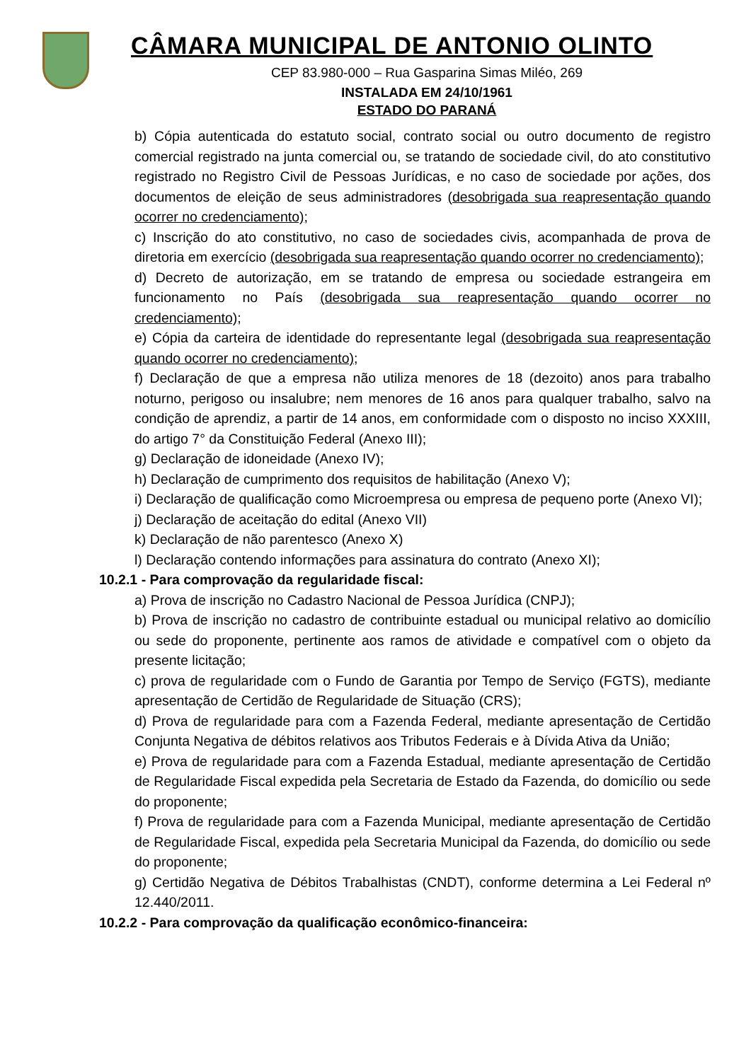CÂMARA MUNICIPAL DE ANTONIO OLINTO
CEP 83.980-000 – Rua Gasparina Simas Miléo, 269
INSTALADA EM 24/10/1961
ESTADO DO PARANÁ
b) Cópia autenticada do estatuto social, contrato social ou outro documento de registro comercial registrado na junta comercial ou, se tratando de sociedade civil, do ato constitutivo registrado no Registro Civil de Pessoas Jurídicas, e no caso de sociedade por ações, dos documentos de eleição de seus administradores (desobrigada sua reapresentação quando ocorrer no credenciamento);
c) Inscrição do ato constitutivo, no caso de sociedades civis, acompanhada de prova de diretoria em exercício (desobrigada sua reapresentação quando ocorrer no credenciamento);
d) Decreto de autorização, em se tratando de empresa ou sociedade estrangeira em funcionamento no País (desobrigada sua reapresentação quando ocorrer no credenciamento);
e) Cópia da carteira de identidade do representante legal (desobrigada sua reapresentação quando ocorrer no credenciamento);
f) Declaração de que a empresa não utiliza menores de 18 (dezoito) anos para trabalho noturno, perigoso ou insalubre; nem menores de 16 anos para qualquer trabalho, salvo na condição de aprendiz, a partir de 14 anos, em conformidade com o disposto no inciso XXXIII, do artigo 7° da Constituição Federal (Anexo III);
g) Declaração de idoneidade (Anexo IV);
h) Declaração de cumprimento dos requisitos de habilitação (Anexo V);
i) Declaração de qualificação como Microempresa ou empresa de pequeno porte (Anexo VI);
j) Declaração de aceitação do edital (Anexo VII)
k) Declaração de não parentesco (Anexo X)
l) Declaração contendo informações para assinatura do contrato (Anexo XI);
10.2.1 - Para comprovação da regularidade fiscal:
a) Prova de inscrição no Cadastro Nacional de Pessoa Jurídica (CNPJ);
b) Prova de inscrição no cadastro de contribuinte estadual ou municipal relativo ao domicílio ou sede do proponente, pertinente aos ramos de atividade e compatível com o objeto da presente licitação;
c) prova de regularidade com o Fundo de Garantia por Tempo de Serviço (FGTS), mediante apresentação de Certidão de Regularidade de Situação (CRS);
d) Prova de regularidade para com a Fazenda Federal, mediante apresentação de Certidão Conjunta Negativa de débitos relativos aos Tributos Federais e à Dívida Ativa da União;
e) Prova de regularidade para com a Fazenda Estadual, mediante apresentação de Certidão de Regularidade Fiscal expedida pela Secretaria de Estado da Fazenda, do domicílio ou sede do proponente;
f) Prova de regularidade para com a Fazenda Municipal, mediante apresentação de Certidão de Regularidade Fiscal, expedida pela Secretaria Municipal da Fazenda, do domicílio ou sede do proponente;
g) Certidão Negativa de Débitos Trabalhistas (CNDT), conforme determina a Lei Federal nº 12.440/2011.
10.2.2 - Para comprovação da qualificação econômico-financeira: